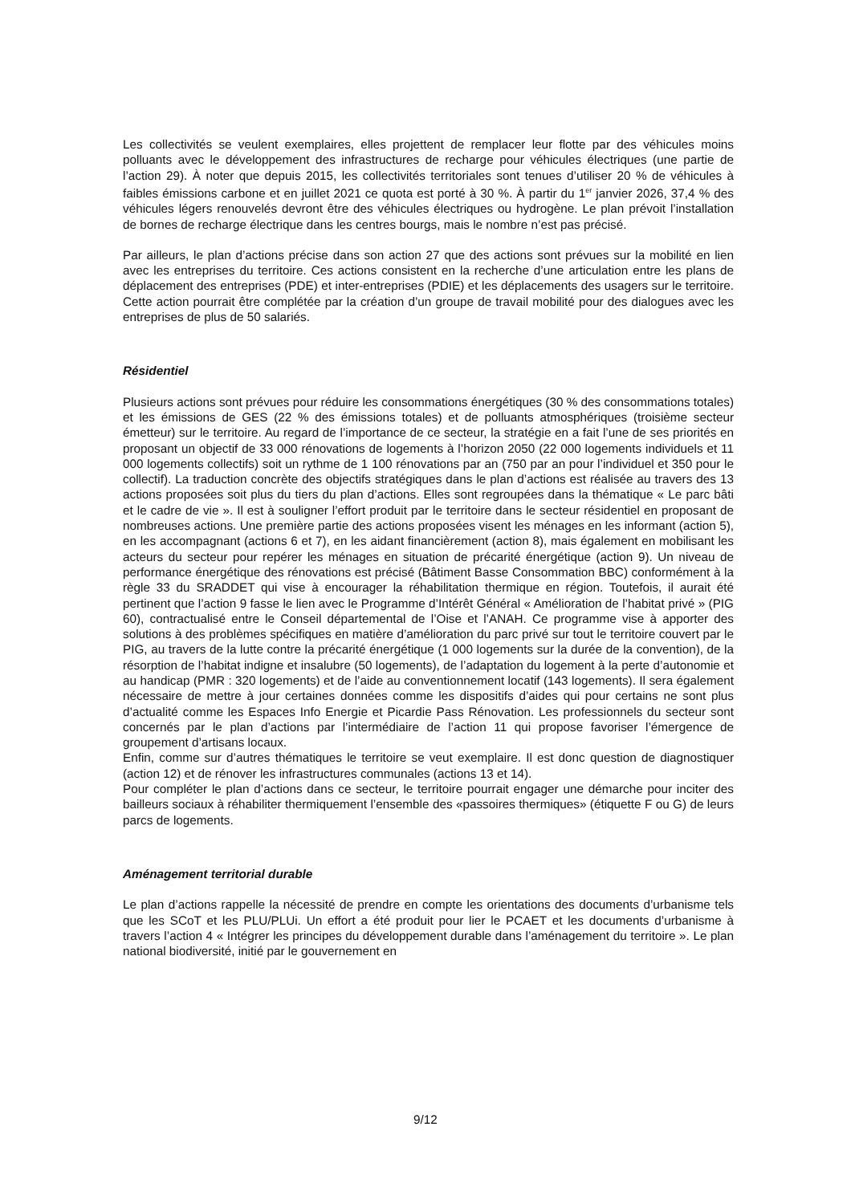Les collectivités se veulent exemplaires, elles projettent de remplacer leur flotte par des véhicules moins polluants avec le développement des infrastructures de recharge pour véhicules électriques (une partie de l’action 29). À noter que depuis 2015, les collectivités territoriales sont tenues d’utiliser 20 % de véhicules à faibles émissions carbone et en juillet 2021 ce quota est porté à 30 %. À partir du 1<sup>er</sup> janvier 2026, 37,4 % des véhicules légers renouvelés devront être des véhicules électriques ou hydrogène. Le plan prévoit l’installation de bornes de recharge électrique dans les centres bourgs, mais le nombre n’est pas précisé.
Par ailleurs, le plan d’actions précise dans son action 27 que des actions sont prévues sur la mobilité en lien avec les entreprises du territoire. Ces actions consistent en la recherche d’une articulation entre les plans de déplacement des entreprises (PDE) et inter-entreprises (PDIE) et les déplacements des usagers sur le territoire. Cette action pourrait être complétée par la création d’un groupe de travail mobilité pour des dialogues avec les entreprises de plus de 50 salariés.
Résidentiel
Plusieurs actions sont prévues pour réduire les consommations énergétiques (30 % des consommations totales) et les émissions de GES (22 % des émissions totales) et de polluants atmosphériques (troisième secteur émetteur) sur le territoire. Au regard de l’importance de ce secteur, la stratégie en a fait l’une de ses priorités en proposant un objectif de 33 000 rénovations de logements à l’horizon 2050 (22 000 logements individuels et 11 000 logements collectifs) soit un rythme de 1 100 rénovations par an (750 par an pour l’individuel et 350 pour le collectif). La traduction concrète des objectifs stratégiques dans le plan d’actions est réalisée au travers des 13 actions proposées soit plus du tiers du plan d’actions. Elles sont regroupées dans la thématique « Le parc bâti et le cadre de vie ». Il est à souligner l’effort produit par le territoire dans le secteur résidentiel en proposant de nombreuses actions. Une première partie des actions proposées visent les ménages en les informant (action 5), en les accompagnant (actions 6 et 7), en les aidant financièrement (action 8), mais également en mobilisant les acteurs du secteur pour repérer les ménages en situation de précarité énergétique (action 9). Un niveau de performance énergétique des rénovations est précisé (Bâtiment Basse Consommation BBC) conformément à la règle 33 du SRADDET qui vise à encourager la réhabilitation thermique en région. Toutefois, il aurait été pertinent que l’action 9 fasse le lien avec le Programme d’Intérêt Général « Amélioration de l’habitat privé » (PIG 60), contractualisé entre le Conseil départemental de l’Oise et l’ANAH. Ce programme vise à apporter des solutions à des problèmes spécifiques en matière d’amélioration du parc privé sur tout le territoire couvert par le PIG, au travers de la lutte contre la précarité énergétique (1 000 logements sur la durée de la convention), de la résorption de l’habitat indigne et insalubre (50 logements), de l’adaptation du logement à la perte d’autonomie et au handicap (PMR : 320 logements) et de l’aide au conventionnement locatif (143 logements). Il sera également nécessaire de mettre à jour certaines données comme les dispositifs d’aides qui pour certains ne sont plus d’actualité comme les Espaces Info Energie et Picardie Pass Rénovation. Les professionnels du secteur sont concernés par le plan d’actions par l’intermédiaire de l’action 11 qui propose favoriser l’émergence de groupement d’artisans locaux.
Enfin, comme sur d’autres thématiques le territoire se veut exemplaire. Il est donc question de diagnostiquer (action 12) et de rénover les infrastructures communales (actions 13 et 14).
Pour compléter le plan d’actions dans ce secteur, le territoire pourrait engager une démarche pour inciter des bailleurs sociaux à réhabiliter thermiquement l’ensemble des «passoires thermiques» (étiquette F ou G) de leurs parcs de logements.
Aménagement territorial durable
Le plan d’actions rappelle la nécessité de prendre en compte les orientations des documents d’urbanisme tels que les SCoT et les PLU/PLUi. Un effort a été produit pour lier le PCAET et les documents d’urbanisme à travers l’action 4 « Intégrer les principes du développement durable dans l’aménagement du territoire ». Le plan national biodiversité, initié par le gouvernement en
9/12